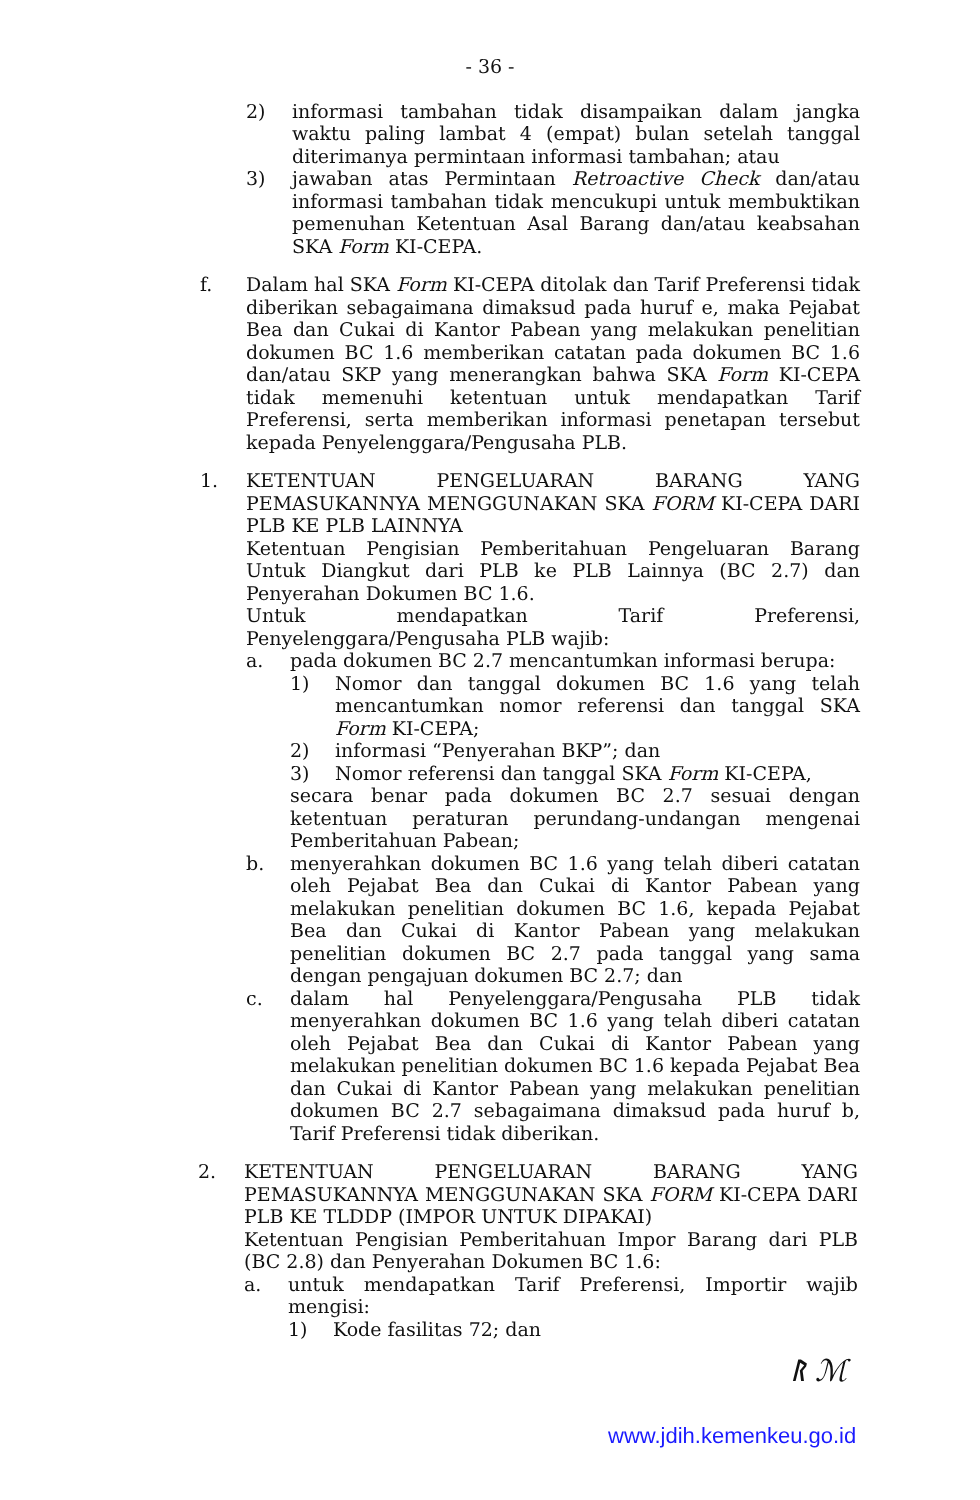- 36 -
2) informasi tambahan tidak disampaikan dalam jangka waktu paling lambat 4 (empat) bulan setelah tanggal diterimanya permintaan informasi tambahan; atau
3) jawaban atas Permintaan Retroactive Check dan/atau informasi tambahan tidak mencukupi untuk membuktikan pemenuhan Ketentuan Asal Barang dan/atau keabsahan SKA Form KI-CEPA.
f. Dalam hal SKA Form KI-CEPA ditolak dan Tarif Preferensi tidak diberikan sebagaimana dimaksud pada huruf e, maka Pejabat Bea dan Cukai di Kantor Pabean yang melakukan penelitian dokumen BC 1.6 memberikan catatan pada dokumen BC 1.6 dan/atau SKP yang menerangkan bahwa SKA Form KI-CEPA tidak memenuhi ketentuan untuk mendapatkan Tarif Preferensi, serta memberikan informasi penetapan tersebut kepada Penyelenggara/Pengusaha PLB.
1. KETENTUAN PENGELUARAN BARANG YANG PEMASUKANNYA MENGGUNAKAN SKA FORM KI-CEPA DARI PLB KE PLB LAINNYA
Ketentuan Pengisian Pemberitahuan Pengeluaran Barang Untuk Diangkut dari PLB ke PLB Lainnya (BC 2.7) dan Penyerahan Dokumen BC 1.6.
Untuk mendapatkan Tarif Preferensi, Penyelenggara/Pengusaha PLB wajib:
a. pada dokumen BC 2.7 mencantumkan informasi berupa:
1) Nomor dan tanggal dokumen BC 1.6 yang telah mencantumkan nomor referensi dan tanggal SKA Form KI-CEPA;
2) informasi “Penyerahan BKP”; dan
3) Nomor referensi dan tanggal SKA Form KI-CEPA,
secara benar pada dokumen BC 2.7 sesuai dengan ketentuan peraturan perundang-undangan mengenai Pemberitahuan Pabean;
b. menyerahkan dokumen BC 1.6 yang telah diberi catatan oleh Pejabat Bea dan Cukai di Kantor Pabean yang melakukan penelitian dokumen BC 1.6, kepada Pejabat Bea dan Cukai di Kantor Pabean yang melakukan penelitian dokumen BC 2.7 pada tanggal yang sama dengan pengajuan dokumen BC 2.7; dan
c. dalam hal Penyelenggara/Pengusaha PLB tidak menyerahkan dokumen BC 1.6 yang telah diberi catatan oleh Pejabat Bea dan Cukai di Kantor Pabean yang melakukan penelitian dokumen BC 1.6 kepada Pejabat Bea dan Cukai di Kantor Pabean yang melakukan penelitian dokumen BC 2.7 sebagaimana dimaksud pada huruf b, Tarif Preferensi tidak diberikan.
2. KETENTUAN PENGELUARAN BARANG YANG PEMASUKANNYA MENGGUNAKAN SKA FORM KI-CEPA DARI PLB KE TLDDP (IMPOR UNTUK DIPAKAI)
Ketentuan Pengisian Pemberitahuan Impor Barang dari PLB (BC 2.8) dan Penyerahan Dokumen BC 1.6:
a. untuk mendapatkan Tarif Preferensi, Importir wajib mengisi:
1) Kode fasilitas 72; dan
ᚱ ℳ
www.jdih.kemenkeu.go.id